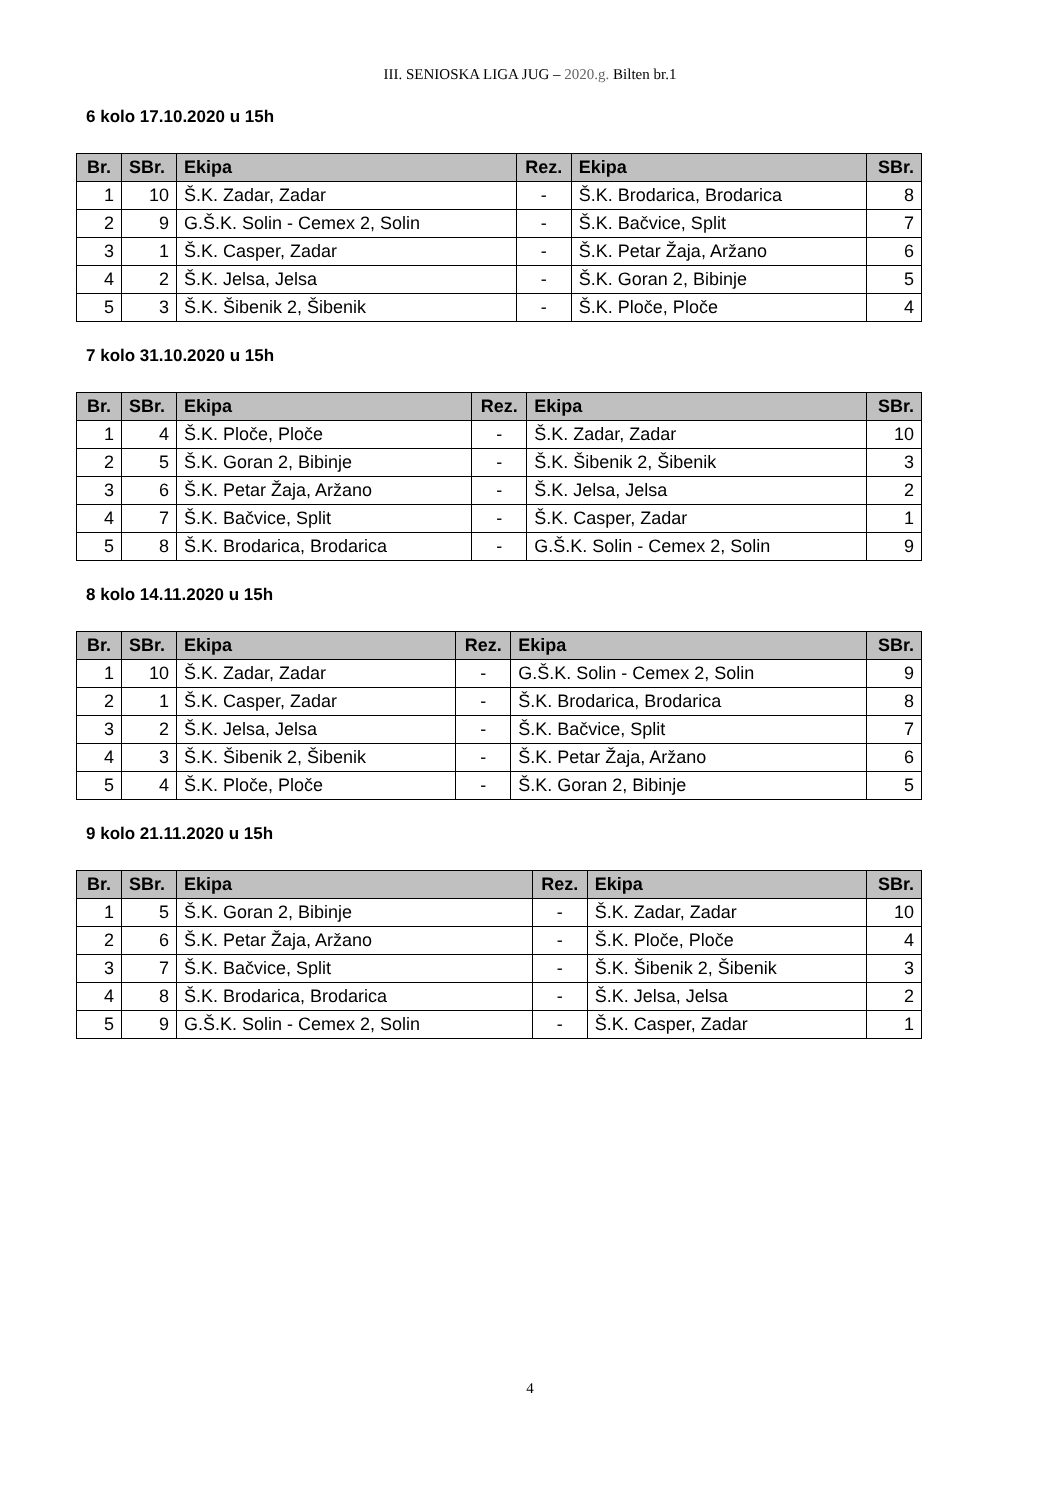III. SENIOSKA LIGA JUG – 2020.g. Bilten br.1
6 kolo 17.10.2020 u 15h
| Br. | SBr. | Ekipa | Rez. | Ekipa | SBr. |
| --- | --- | --- | --- | --- | --- |
| 1 | 10 | Š.K. Zadar, Zadar | - | Š.K. Brodarica, Brodarica | 8 |
| 2 | 9 | G.Š.K. Solin - Cemex 2, Solin | - | Š.K. Bačvice, Split | 7 |
| 3 | 1 | Š.K. Casper, Zadar | - | Š.K. Petar Žaja, Aržano | 6 |
| 4 | 2 | Š.K. Jelsa, Jelsa | - | Š.K. Goran 2, Bibinje | 5 |
| 5 | 3 | Š.K. Šibenik 2, Šibenik | - | Š.K. Ploče, Ploče | 4 |
7 kolo 31.10.2020 u 15h
| Br. | SBr. | Ekipa | Rez. | Ekipa | SBr. |
| --- | --- | --- | --- | --- | --- |
| 1 | 4 | Š.K. Ploče, Ploče | - | Š.K. Zadar, Zadar | 10 |
| 2 | 5 | Š.K. Goran 2, Bibinje | - | Š.K. Šibenik 2, Šibenik | 3 |
| 3 | 6 | Š.K. Petar Žaja, Aržano | - | Š.K. Jelsa, Jelsa | 2 |
| 4 | 7 | Š.K. Bačvice, Split | - | Š.K. Casper, Zadar | 1 |
| 5 | 8 | Š.K. Brodarica, Brodarica | - | G.Š.K. Solin - Cemex 2, Solin | 9 |
8 kolo 14.11.2020 u 15h
| Br. | SBr. | Ekipa | Rez. | Ekipa | SBr. |
| --- | --- | --- | --- | --- | --- |
| 1 | 10 | Š.K. Zadar, Zadar | - | G.Š.K. Solin - Cemex 2, Solin | 9 |
| 2 | 1 | Š.K. Casper, Zadar | - | Š.K. Brodarica, Brodarica | 8 |
| 3 | 2 | Š.K. Jelsa, Jelsa | - | Š.K. Bačvice, Split | 7 |
| 4 | 3 | Š.K. Šibenik 2, Šibenik | - | Š.K. Petar Žaja, Aržano | 6 |
| 5 | 4 | Š.K. Ploče, Ploče | - | Š.K. Goran 2, Bibinje | 5 |
9 kolo 21.11.2020 u 15h
| Br. | SBr. | Ekipa | Rez. | Ekipa | SBr. |
| --- | --- | --- | --- | --- | --- |
| 1 | 5 | Š.K. Goran 2, Bibinje | - | Š.K. Zadar, Zadar | 10 |
| 2 | 6 | Š.K. Petar Žaja, Aržano | - | Š.K. Ploče, Ploče | 4 |
| 3 | 7 | Š.K. Bačvice, Split | - | Š.K. Šibenik 2, Šibenik | 3 |
| 4 | 8 | Š.K. Brodarica, Brodarica | - | Š.K. Jelsa, Jelsa | 2 |
| 5 | 9 | G.Š.K. Solin - Cemex 2, Solin | - | Š.K. Casper, Zadar | 1 |
4